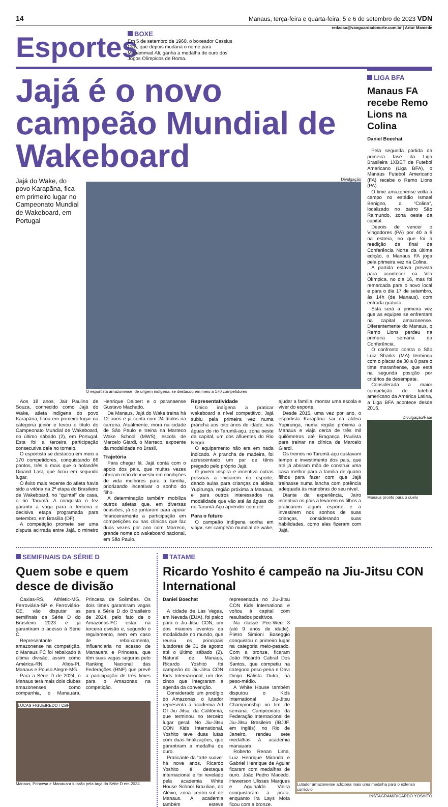14 Manaus, terça-feira e quarta-feira, 5 e 6 de setembro de 2023 VDN
redacao@vanguardadonorte.com.br | Artur Mamede
Esportes
BOXE
Em 5 de setembro de 1960, o boxeador Cassius Clay, que depois mudaria o nome para Muhammad Ali, ganha a medalha de ouro dos Jogos Olímpicos de Roma.
Jajá é o novo campeão Mundial de Wakeboard
Jajá do Wake, do povo Karapãna, fica em primeiro lugar no Campeonato Mundial de Wakeboard, em Portugal
Divulgação
O esportista amazonense, de origem indígena, se destacou em meio a 170 competidores
Aos 18 anos, Jair Paulino de Souza, conhecido como Jajá do Wake, atleta indígena do povo Karapãna, ficou em primeiro lugar na categoria júnior e levou o título do Campeonato Mundial de Wakeboard, no último sábado (2), em Portugal. Esta foi a terceira participação consecutiva dele no torneio.
O esportista se destacou em meio a 170 competidores, conquistando 86 pontos, três a mais que o holandês Dinand Last, que ficou em segundo lugar.
O êxito mais recente do atleta havia sido a vitória na 2ª etapa do Brasileiro de Wakeboard, no “quintal” de casa, o rio Tarumã. A conquista o fez garantir a vaga para a terceira e decisiva etapa programada para setembro, em Brasília (DF).
A competição promete ser uma disputa acirrada entre Jajá, o mineiro Henrique Daibert e o paranaense Gustavo Machado.
De Manaus, Jajá do Wake treina há 12 anos e já conta com 24 títulos na carreira. Atualmente, mora na cidade de São Paulo e treina na Marreco Wake School (MWS), escola de Marcelo Giardi, o Marreco, expoente da modalidade no Brasil.
Trajetória
Para chegar lá, Jajá conta com o apoio dos pais, que muitas vezes abriram mão de investir em condições de vida melhores para a família, priorizando incentivar o sonho do filho.
A determinação também mobiliza outros atletas que, em diversas ocasiões, já se juntaram para apoiar financeiramente a participação em competições ou nas clínicas que faz duas vezes por ano com Marreco, grande nome do wakeboard nacional, em São Paulo.
Representatividade
Único indígena a praticar wakeboard a nível competitivo, Jajá subiu pela primeira vez numa prancha aos oito anos de idade, nas águas do rio Tarumã-açu, zona oeste da capital, um dos afluentes do Rio Negro.
O equipamento não era em nada indicado. À prancha de madeira, foi acrescentado um par de tênis pregado pelo próprio Jajá.
O jovem inspira e incentiva outras pessoas a iniciarem no esporte, dando aulas para crianças da aldeia Yupirunga, região próxima a Manaus, e para outros interessados na modalidade que vão até às águas do rio Tarumã-Açu aprender com ele.
Para o futuro
O campeão indígena sonha em viajar, ser campeão mundial de wake, ajudar a família, montar uma escola e viver do esporte.
Desde 2015, uma vez por ano, o esportista Karapãna sai da aldeia Yupirunga, numa região próxima a Manaus e viaja cerca de três mil quilômetros até Bragança Paulista para treinar na clínica de Marcelo Giardi.
Os treinos no Tarumã-açu custavam tempo e investimento dos pais, que até já abriram mão de construir uma casa melhor para a família de quatro filhos para fazer com que Jajá treinasse numa lancha com potência adequada às manobras do seu nível.
Diante da experiência, Jairo incentiva os pais a levarem os filhos a praticarem algum esporte e a investirem nos sonhos de suas crianças, considerando suas habilidades, como eles fizeram com Jajá.
LIGA BFA
Manaus FA recebe Remo Lions na Colina
Daniel Boechat
Pela segunda partida da primeira fase da Liga Brasileira 1XBET de Futebol Americano (Liga BFA), o Manaus Futebol Americano (FA) recebe o Remo Lions (PA).
O time amazonense volta a campo no estádio Ismael Benigno, a “Colina”, localizado no bairro São Raimundo, zona oeste da capital.
Depois de vencer o Vingadores (PA) por 40 a 6 na estreia, no que foi a reedição da final da Conferência Norte da última edição, o Manaus FA joga pela primeira vez na Colina.
A partida estava prevista para acontecer na Vila Olímpica, no dia 16, mas foi remarcada para o novo local e para o dia 17 de setembro, às 14h (de Manaus), com entrada gratuita.
Esta será a primeira vez que as equipes se enfrentam na capital amazonense. Diferentemente do Manaus, o Remo Lions perdeu na primeira semana da Conferência.
O confronto contra o São Luiz Sharks (MA) terminou com o placar de 30 a 8 para o time maranhense, que está na segunda posição por critérios de desempate.
Considerada a maior competição de futebol americano da América Latina, a Liga BFA acontece desde 2016.
Divulgação/Faar
Manaus pronto para o duelo
SEMIFINAIS DA SÉRIE D
Quem sobe e quem desce de divisão
Caxias-RS, Athletic-MG, Ferroviária-SP e Ferroviário-CE, vão disputar as semifinais da Série D do Brasileiro 2023 e já garantiram o acesso à Série C.
Representante amazonense na competição, o Manaus FC foi rebaixado à última divisão, assim como América-RN, Altos-PI, Manaus e Pouso Alegre-MG.
Para a Série D de 2024, o Manaus terá mais dois clubes amazonenses como companhia, o Manauara, Princesa de Solimões. Os dois times garantiram vagas para a Série D do Brasileiro de 2024, pelo fato de o Amazonas-FC estar na terceira divisão e, segundo o regulamento, nem em caso de rebaixamento, influenciaria no acesso de Manauara e Princesa, que têm suas vagas seguras pelo Ranking Nacional das Federações (RNF) que prevê a participação de três times para o Amazonas na competição.
LUCAS FIGUEIREDO / CBF
Manaus, Princesa e Manauara lutarão pela taça da Série D em 2024
TATAME
Ricardo Yoshito é campeão na Jiu-Jitsu CON International
Daniel Boechat
A cidade de Las Vegas, em Nevada (EUA), foi palco para o Jiu-Jitsu CON, um dos maiores eventos da modalidade no mundo, que reuniu os principais lutadores de 31 de agosto até o último sábado (2). Natural de Manaus, Ricardo Yoshito foi campeão do Jiu-Jitsu CON Kids Internacional, um dos cinco que integraram a agenda da convenção.
Considerado um prodígio do Amazonas, o lutador representa a academia Art Of Jiu Jitsu, da Califórnia, que terminou no terceiro lugar geral. No Jiu-Jitsu CON Kids International, Yoshito teve duas lutas com duas finalizações, que garantiram a medalha de ouro.
Praticante da “arte suave” há nove anos, Ricardo Yoshito é destaque internacional e foi revelado pela academia White House School Brazilian, do Aleixo, zona centro-sul de Manaus. A academia também esteve representada no Jiu-Jitsu CON Kids International e voltou à capital com resultados positivos.
Na classe Pee-Wee 3 (até 9 anos de idade), Pietro Simioni Baseggio conquistou o primeiro lugar na categoria meio-pesado. Com a bronze, ficaram João Ricardo Cabral Dos Santos, que competiu na categoria peso-pena e Davi Diogo Batista Dutra, na peso-médio.
A White House também disputou o Kids International Jiu-Jitsu Championship no fim de semana. Campeonato da Federação Internacional de Jiu-Jitsu Brasileiro (IBJJF, em inglês), no Rio de Janeiro, rendeu sete medalhas à academia manauara.
Roberto Renan Lima, Luiz Henrique Miranda e Gabriel Henrique de Aguiar ficaram com medalhas de ouro. João Pedro Macedo, Hewerson Ulisses Marques e Aguinaldo Vieira conquistaram a prata, enquanto Ira Lays Mota ficou com a bronze.
Lutador amazonense adiciona mais uma medalha para o extenso currículo
INSTAGRAM/RICARDO YOSHITO